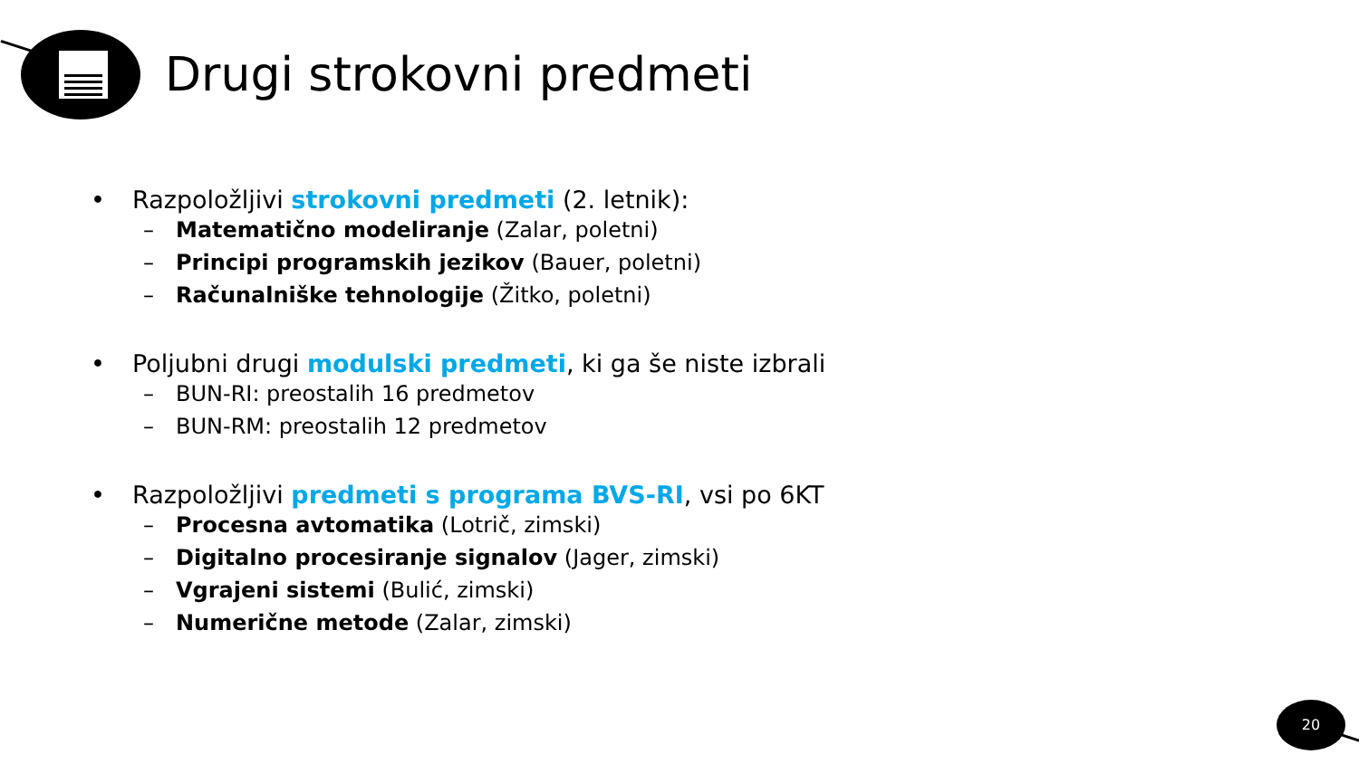Drugi strokovni predmeti
• Razpoložljivi strokovni predmeti (2. letnik):
– Matematično modeliranje (Zalar, poletni)
– Principi programskih jezikov (Bauer, poletni)
– Računalniške tehnologije (Žitko, poletni)
• Poljubni drugi modulski predmeti, ki ga še niste izbrali
– BUN-RI: preostalih 16 predmetov
– BUN-RM: preostalih 12 predmetov
• Razpoložljivi predmeti s programa BVS-RI, vsi po 6KT
– Procesna avtomatika (Lotrič, zimski)
– Digitalno procesiranje signalov (Jager, zimski)
– Vgrajeni sistemi (Bulić, zimski)
– Numerične metode (Zalar, zimski)
20